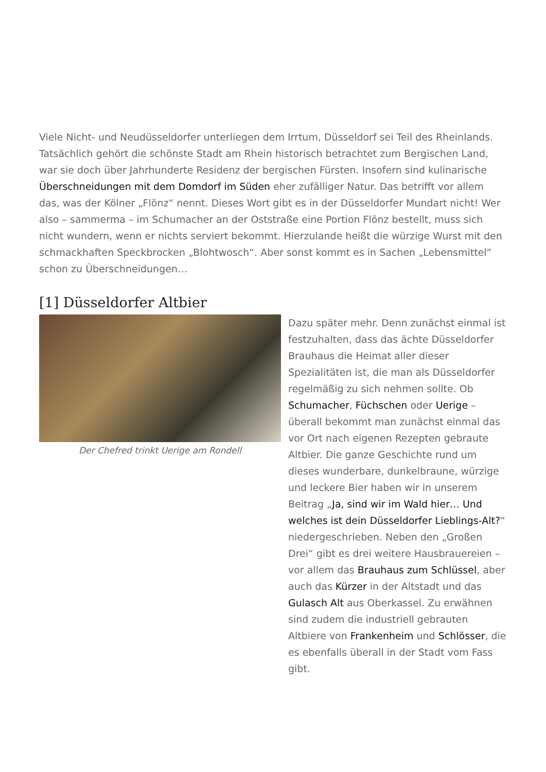Viele Nicht- und Neudüsseldorfer unterliegen dem Irrtum, Düsseldorf sei Teil des Rheinlands. Tatsächlich gehört die schönste Stadt am Rhein historisch betrachtet zum Bergischen Land, war sie doch über Jahrhunderte Residenz der bergischen Fürsten. Insofern sind kulinarische Überschneidungen mit dem Domdorf im Süden eher zufälliger Natur. Das betrifft vor allem das, was der Kölner „Flönz“ nennt. Dieses Wort gibt es in der Düsseldorfer Mundart nicht! Wer also – sammerma – im Schumacher an der Oststraße eine Portion Flönz bestellt, muss sich nicht wundern, wenn er nichts serviert bekommt. Hierzulande heißt die würzige Wurst mit den schmackhaften Speckbrocken „Blohtwosch“. Aber sonst kommt es in Sachen „Lebensmittel“ schon zu Überschneidungen…
[1] Düsseldorfer Altbier
Der Chefred trinkt Uerige am Rondell
Dazu später mehr. Denn zunächst einmal ist festzuhalten, dass das ächte Düsseldorfer Brauhaus die Heimat aller dieser Spezialitäten ist, die man als Düsseldorfer regelmäßig zu sich nehmen sollte. Ob Schumacher, Füchschen oder Uerige – überall bekommt man zunächst einmal das vor Ort nach eigenen Rezepten gebraute Altbier. Die ganze Geschichte rund um dieses wunderbare, dunkelbraune, würzige und leckere Bier haben wir in unserem Beitrag „Ja, sind wir im Wald hier… Und welches ist dein Düsseldorfer Lieblings-Alt?“ niedergeschrieben. Neben den „Großen Drei“ gibt es drei weitere Hausbrauereien – vor allem das Brauhaus zum Schlüssel, aber auch das Kürzer in der Altstadt und das Gulasch Alt aus Oberkassel. Zu erwähnen sind zudem die industriell gebrauten Altbiere von Frankenheim und Schlösser, die es ebenfalls überall in der Stadt vom Fass gibt.